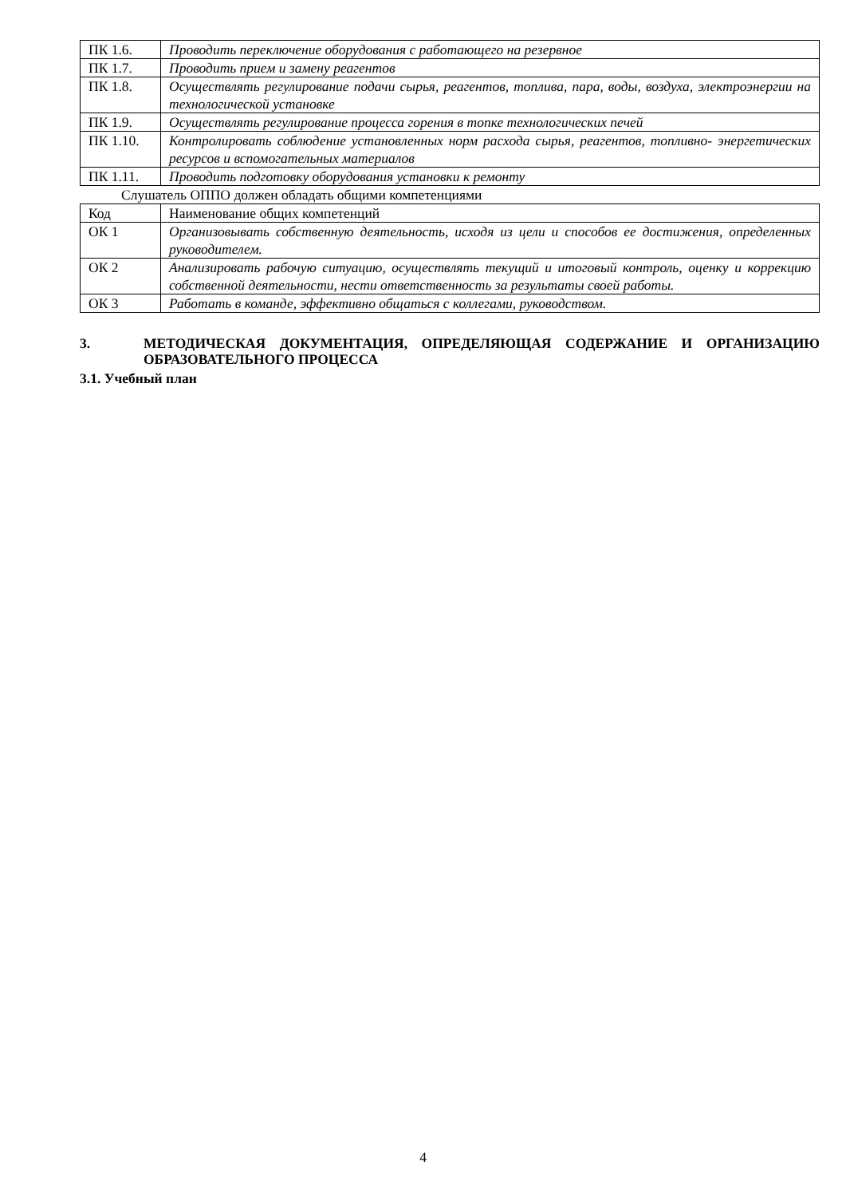| ПК 1.6. | Проводить переключение оборудования с работающего на резервное |
| ПК 1.7. | Проводить прием и замену реагентов |
| ПК 1.8. | Осуществлять регулирование подачи сырья, реагентов, топлива, пара, воды, воздуха, электроэнергии на технологической установке |
| ПК 1.9. | Осуществлять регулирование процесса горения в топке технологических печей |
| ПК 1.10. | Контролировать соблюдение установленных норм расхода сырья, реагентов, топливно- энергетических ресурсов и вспомогательных материалов |
| ПК 1.11. | Проводить подготовку оборудования установки к ремонту |
Слушатель ОППО должен обладать общими компетенциями
| Код | Наименование общих компетенций |
| ОК 1 | Организовывать собственную деятельность, исходя из цели и способов ее достижения, определенных руководителем. |
| ОК 2 | Анализировать рабочую ситуацию, осуществлять текущий и итоговый контроль, оценку и коррекцию собственной деятельности, нести ответственность за результаты своей работы. |
| ОК 3 | Работать в команде, эффективно общаться с коллегами, руководством. |
3. МЕТОДИЧЕСКАЯ ДОКУМЕНТАЦИЯ, ОПРЕДЕЛЯЮЩАЯ СОДЕРЖАНИЕ И ОРГАНИЗАЦИЮ ОБРАЗОВАТЕЛЬНОГО ПРОЦЕССА
3.1. Учебный план
4